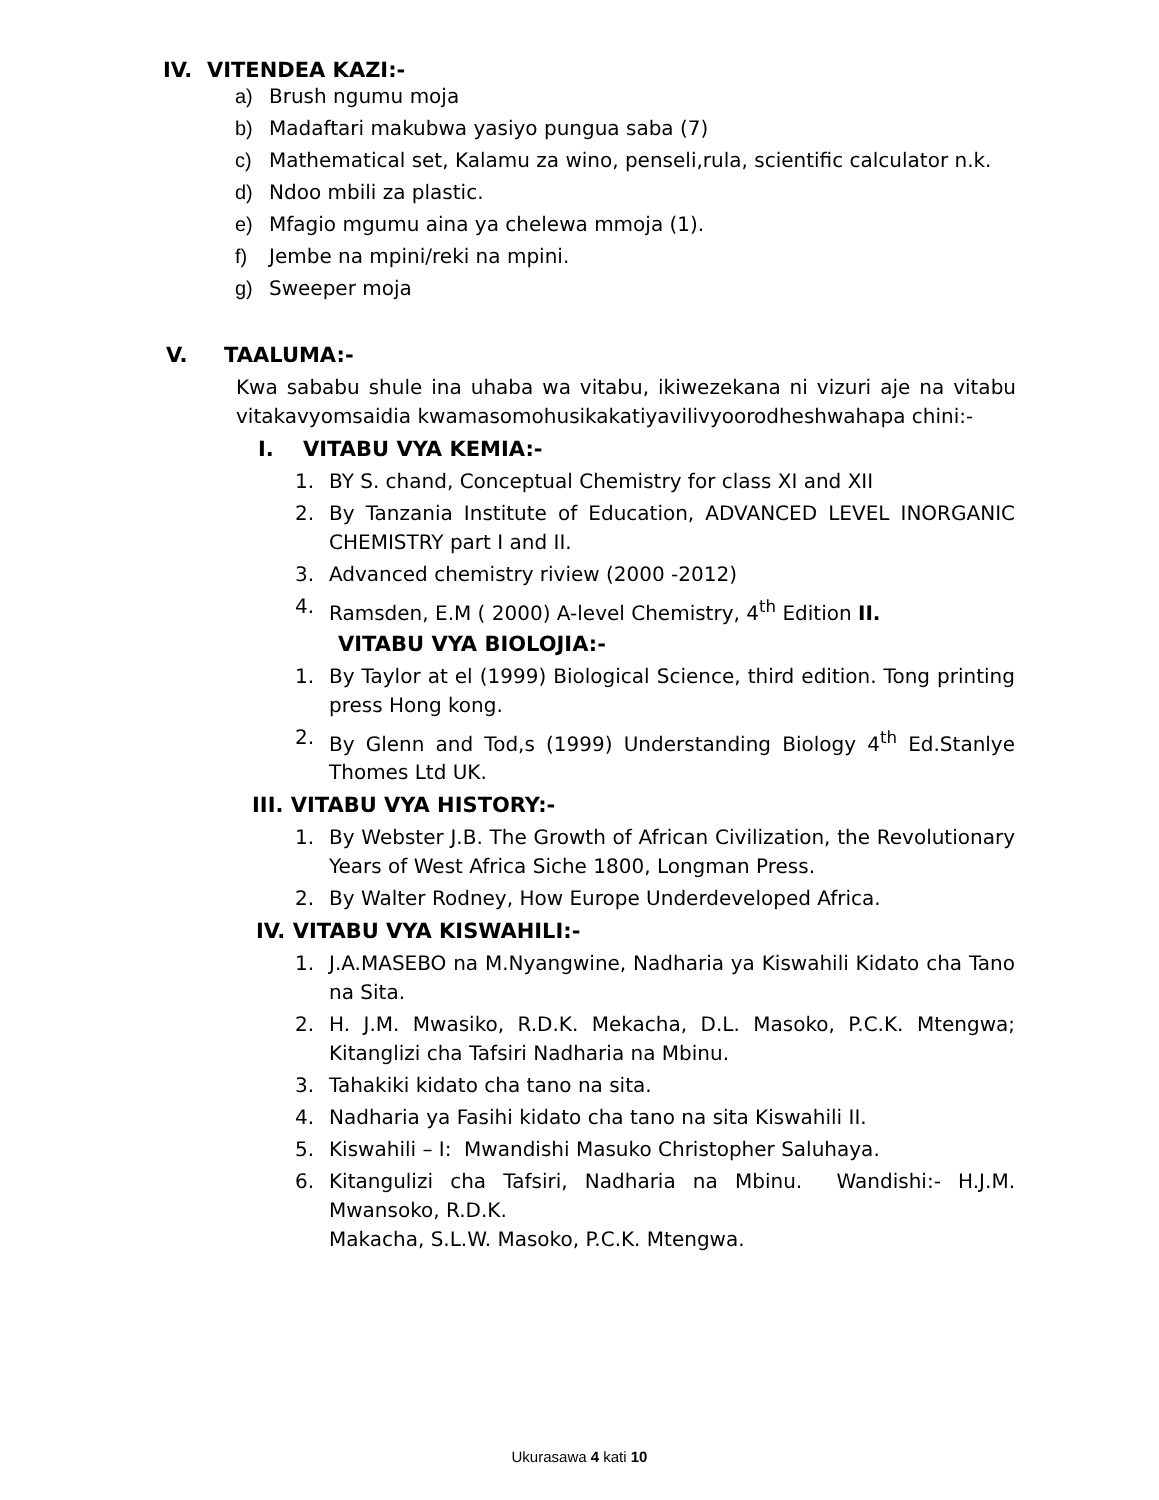IV. VITENDEA KAZI:-
a) Brush ngumu moja
b) Madaftari makubwa yasiyo pungua saba (7)
c) Mathematical set, Kalamu za wino, penseli,rula, scientific calculator n.k.
d) Ndoo mbili za plastic.
e) Mfagio mgumu aina ya chelewa mmoja (1).
f) Jembe na mpini/reki na mpini.
g) Sweeper moja
V. TAALUMA:-
Kwa sababu shule ina uhaba wa vitabu, ikiwezekana ni vizuri aje na vitabu vitakavyomsaidia kwamasomohusikakatiyavilivyoorodheshwahapa chini:-
I. VITABU VYA KEMIA:-
1. BY S. chand, Conceptual Chemistry for class XI and XII
2. By Tanzania Institute of Education, ADVANCED LEVEL INORGANIC CHEMISTRY part I and II.
3. Advanced chemistry riview (2000 -2012)
4. Ramsden, E.M ( 2000) A-level Chemistry, 4<sup>th</sup> Edition II.
VITABU VYA BIOLOJIA:-
1. By Taylor at el (1999) Biological Science, third edition. Tong printing press Hong kong.
2. By Glenn and Tod,s (1999) Understanding Biology 4<sup>th</sup> Ed.Stanlye Thomes Ltd UK.
III. VITABU VYA HISTORY:-
1. By Webster J.B. The Growth of African Civilization, the Revolutionary Years of West Africa Siche 1800, Longman Press.
2. By Walter Rodney, How Europe Underdeveloped Africa.
IV. VITABU VYA KISWAHILI:-
1. J.A.MASEBO na M.Nyangwine, Nadharia ya Kiswahili Kidato cha Tano na Sita.
2. H. J.M. Mwasiko, R.D.K. Mekacha, D.L. Masoko, P.C.K. Mtengwa; Kitanglizi cha Tafsiri Nadharia na Mbinu.
3. Tahakiki kidato cha tano na sita.
4. Nadharia ya Fasihi kidato cha tano na sita Kiswahili II.
5. Kiswahili – I: Mwandishi Masuko Christopher Saluhaya.
6. Kitangulizi cha Tafsiri, Nadharia na Mbinu. Wandishi:- H.J.M. Mwansoko, R.D.K.
Makacha, S.L.W. Masoko, P.C.K. Mtengwa.
Ukurasawa 4 kati 10